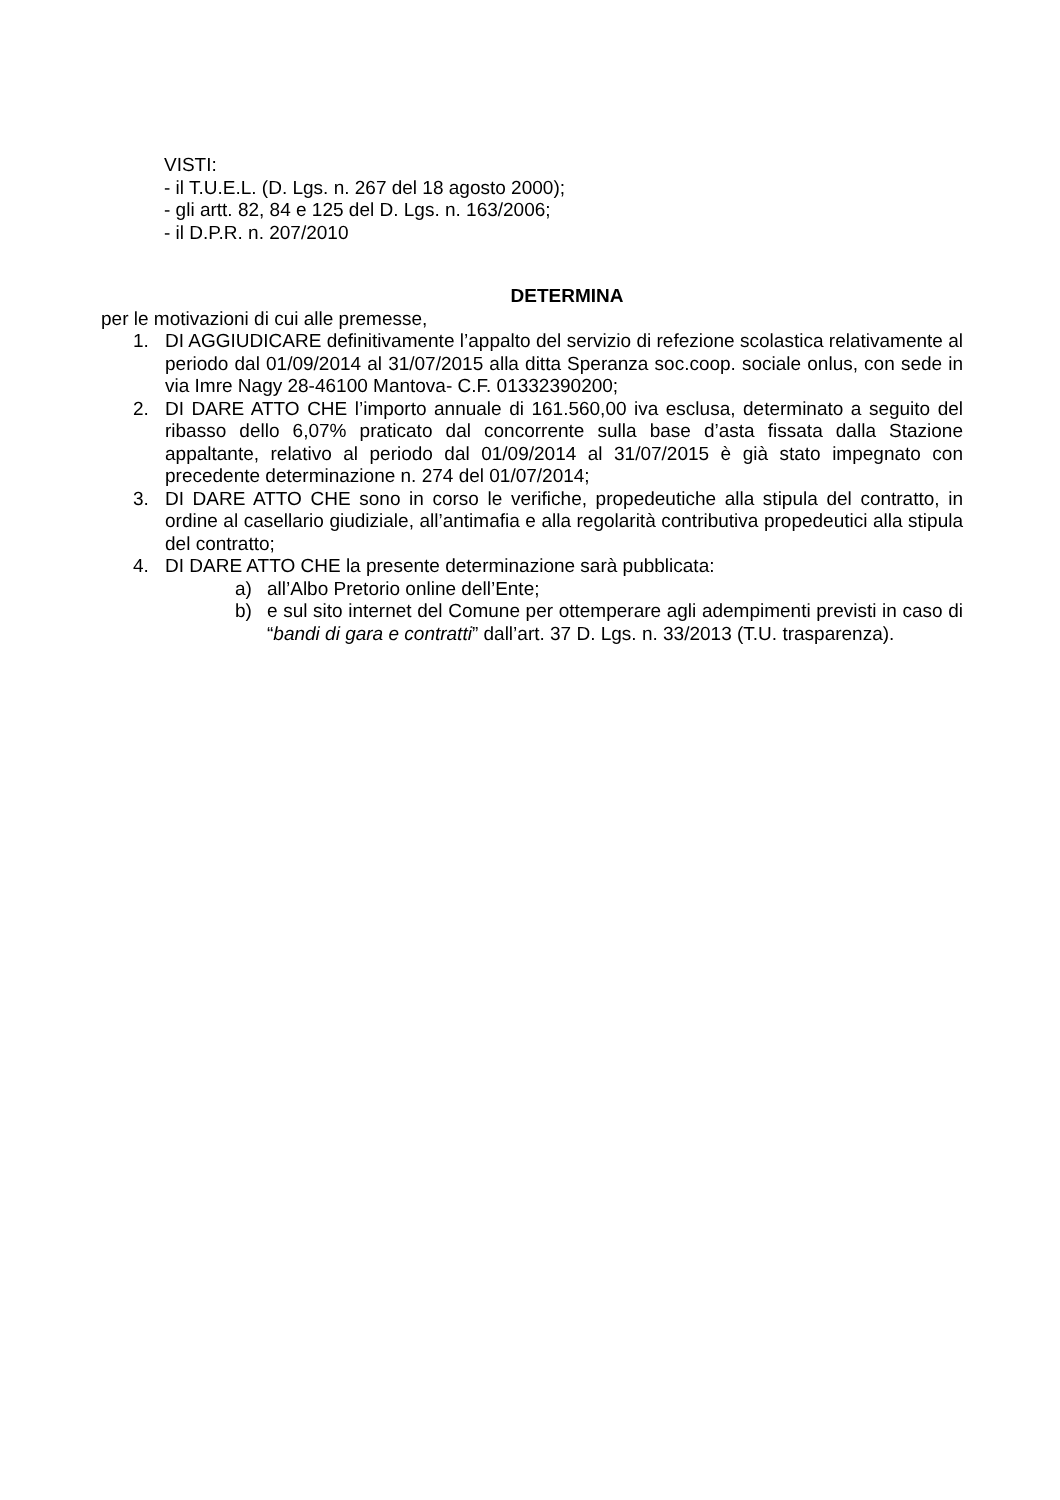VISTI:
- il T.U.E.L. (D. Lgs. n. 267 del 18 agosto 2000);
- gli artt. 82, 84 e 125 del D. Lgs. n. 163/2006;
- il D.P.R. n. 207/2010
DETERMINA
per le motivazioni di cui alle premesse,
1. DI AGGIUDICARE definitivamente l’appalto del servizio di refezione scolastica relativamente al periodo dal 01/09/2014 al 31/07/2015 alla ditta Speranza soc.coop. sociale onlus, con sede in via Imre Nagy 28-46100 Mantova- C.F. 01332390200;
2. DI DARE ATTO CHE l’importo annuale di 161.560,00 iva esclusa, determinato a seguito del ribasso dello 6,07% praticato dal concorrente sulla base d’asta fissata dalla Stazione appaltante, relativo al periodo dal 01/09/2014 al 31/07/2015 è già stato impegnato con precedente determinazione n. 274 del 01/07/2014;
3. DI DARE ATTO CHE sono in corso le verifiche, propedeutiche alla stipula del contratto, in ordine al casellario giudiziale, all’antimafia e alla regolarità contributiva propedeutici alla stipula del contratto;
4. DI DARE ATTO CHE la presente determinazione sarà pubblicata:
a) all’Albo Pretorio online dell’Ente;
b) e sul sito internet del Comune per ottemperare agli adempimenti previsti in caso di “bandi di gara e contratti” dall’art. 37 D. Lgs. n. 33/2013 (T.U. trasparenza).